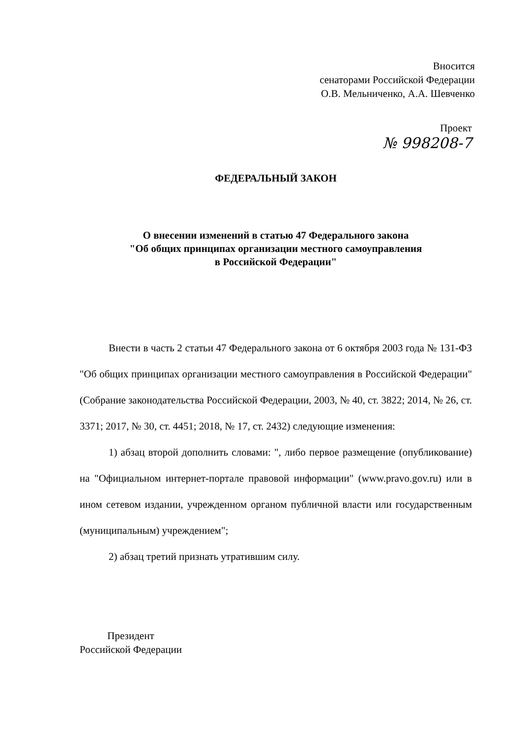Вносится
сенаторами Российской Федерации
О.В. Мельниченко, А.А. Шевченко
Проект
№ 998208-7
ФЕДЕРАЛЬНЫЙ ЗАКОН
О внесении изменений в статью 47 Федерального закона
"Об общих принципах организации местного самоуправления
в Российской Федерации"
Внести в часть 2 статьи 47 Федерального закона от 6 октября 2003 года № 131-ФЗ "Об общих принципах организации местного самоуправления в Российской Федерации" (Собрание законодательства Российской Федерации, 2003, № 40, ст. 3822; 2014, № 26, ст. 3371; 2017, № 30, ст. 4451; 2018, № 17, ст. 2432) следующие изменения:
1) абзац второй дополнить словами: ", либо первое размещение (опубликование) на "Официальном интернет-портале правовой информации" (www.pravo.gov.ru) или в ином сетевом издании, учрежденном органом публичной власти или государственным (муниципальным) учреждением";
2) абзац третий признать утратившим силу.
Президент
Российской Федерации